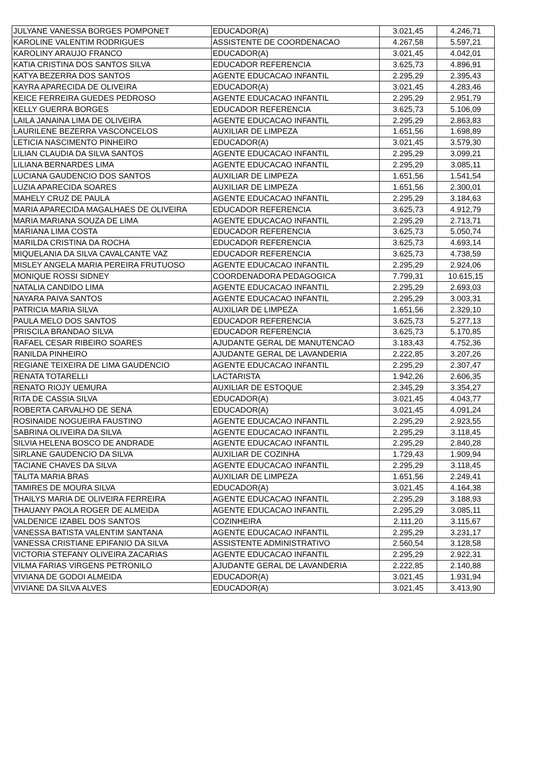| JULYANE VANESSA BORGES POMPONET | EDUCADOR(A) | 3.021,45 | 4.246,71 |
| KAROLINE VALENTIM RODRIGUES | ASSISTENTE DE COORDENACAO | 4.267,58 | 5.597,21 |
| KAROLINY ARAUJO FRANCO | EDUCADOR(A) | 3.021,45 | 4.042,01 |
| KATIA CRISTINA DOS SANTOS SILVA | EDUCADOR REFERENCIA | 3.625,73 | 4.896,91 |
| KATYA BEZERRA DOS SANTOS | AGENTE EDUCACAO INFANTIL | 2.295,29 | 2.395,43 |
| KAYRA APARECIDA DE OLIVEIRA | EDUCADOR(A) | 3.021,45 | 4.283,46 |
| KEICE FERREIRA GUEDES PEDROSO | AGENTE EDUCACAO INFANTIL | 2.295,29 | 2.951,79 |
| KELLY GUERRA BORGES | EDUCADOR REFERENCIA | 3.625,73 | 5.106,09 |
| LAILA JANAINA LIMA DE OLIVEIRA | AGENTE EDUCACAO INFANTIL | 2.295,29 | 2.863,83 |
| LAURILENE BEZERRA VASCONCELOS | AUXILIAR DE LIMPEZA | 1.651,56 | 1.698,89 |
| LETICIA NASCIMENTO PINHEIRO | EDUCADOR(A) | 3.021,45 | 3.579,30 |
| LILIAN CLAUDIA DA SILVA SANTOS | AGENTE EDUCACAO INFANTIL | 2.295,29 | 3.099,21 |
| LILIANA BERNARDES LIMA | AGENTE EDUCACAO INFANTIL | 2.295,29 | 3.085,11 |
| LUCIANA GAUDENCIO DOS SANTOS | AUXILIAR DE LIMPEZA | 1.651,56 | 1.541,54 |
| LUZIA APARECIDA SOARES | AUXILIAR DE LIMPEZA | 1.651,56 | 2.300,01 |
| MAHELY CRUZ DE PAULA | AGENTE EDUCACAO INFANTIL | 2.295,29 | 3.184,63 |
| MARIA APARECIDA MAGALHAES DE OLIVEIRA | EDUCADOR REFERENCIA | 3.625,73 | 4.912,79 |
| MARIA MARIANA SOUZA DE LIMA | AGENTE EDUCACAO INFANTIL | 2.295,29 | 2.713,71 |
| MARIANA LIMA COSTA | EDUCADOR REFERENCIA | 3.625,73 | 5.050,74 |
| MARILDA CRISTINA DA ROCHA | EDUCADOR REFERENCIA | 3.625,73 | 4.693,14 |
| MIQUELANIA DA SILVA CAVALCANTE VAZ | EDUCADOR REFERENCIA | 3.625,73 | 4.738,59 |
| MISLEY ANGELA MARIA PEREIRA FRUTUOSO | AGENTE EDUCACAO INFANTIL | 2.295,29 | 2.924,06 |
| MONIQUE ROSSI SIDNEY | COORDENADORA PEDAGOGICA | 7.799,31 | 10.615,15 |
| NATALIA CANDIDO LIMA | AGENTE EDUCACAO INFANTIL | 2.295,29 | 2.693,03 |
| NAYARA PAIVA SANTOS | AGENTE EDUCACAO INFANTIL | 2.295,29 | 3.003,31 |
| PATRICIA MARIA SILVA | AUXILIAR DE LIMPEZA | 1.651,56 | 2.329,10 |
| PAULA MELO DOS SANTOS | EDUCADOR REFERENCIA | 3.625,73 | 5.277,13 |
| PRISCILA BRANDAO SILVA | EDUCADOR REFERENCIA | 3.625,73 | 5.170,85 |
| RAFAEL CESAR RIBEIRO SOARES | AJUDANTE GERAL DE MANUTENCAO | 3.183,43 | 4.752,36 |
| RANILDA PINHEIRO | AJUDANTE GERAL DE LAVANDERIA | 2.222,85 | 3.207,26 |
| REGIANE TEIXEIRA DE LIMA GAUDENCIO | AGENTE EDUCACAO INFANTIL | 2.295,29 | 2.307,47 |
| RENATA TOTARELLI | LACTARISTA | 1.942,26 | 2.606,35 |
| RENATO RIOJY UEMURA | AUXILIAR DE ESTOQUE | 2.345,29 | 3.354,27 |
| RITA DE CASSIA SILVA | EDUCADOR(A) | 3.021,45 | 4.043,77 |
| ROBERTA CARVALHO DE SENA | EDUCADOR(A) | 3.021,45 | 4.091,24 |
| ROSINAIDE NOGUEIRA FAUSTINO | AGENTE EDUCACAO INFANTIL | 2.295,29 | 2.923,55 |
| SABRINA OLIVEIRA DA SILVA | AGENTE EDUCACAO INFANTIL | 2.295,29 | 3.118,45 |
| SILVIA HELENA BOSCO DE ANDRADE | AGENTE EDUCACAO INFANTIL | 2.295,29 | 2.840,28 |
| SIRLANE GAUDENCIO DA SILVA | AUXILIAR DE COZINHA | 1.729,43 | 1.909,94 |
| TACIANE CHAVES DA SILVA | AGENTE EDUCACAO INFANTIL | 2.295,29 | 3.118,45 |
| TALITA MARIA BRAS | AUXILIAR DE LIMPEZA | 1.651,56 | 2.249,41 |
| TAMIRES DE MOURA SILVA | EDUCADOR(A) | 3.021,45 | 4.164,38 |
| THAILYS MARIA DE OLIVEIRA FERREIRA | AGENTE EDUCACAO INFANTIL | 2.295,29 | 3.188,93 |
| THAUANY PAOLA ROGER DE ALMEIDA | AGENTE EDUCACAO INFANTIL | 2.295,29 | 3.085,11 |
| VALDENICE IZABEL DOS SANTOS | COZINHEIRA | 2.111,20 | 3.115,67 |
| VANESSA BATISTA VALENTIM SANTANA | AGENTE EDUCACAO INFANTIL | 2.295,29 | 3.231,17 |
| VANESSA CRISTIANE EPIFANIO DA SILVA | ASSISTENTE ADMINISTRATIVO | 2.560,54 | 3.128,58 |
| VICTORIA STEFANY OLIVEIRA ZACARIAS | AGENTE EDUCACAO INFANTIL | 2.295,29 | 2.922,31 |
| VILMA FARIAS VIRGENS PETRONILO | AJUDANTE GERAL DE LAVANDERIA | 2.222,85 | 2.140,88 |
| VIVIANA DE GODOI ALMEIDA | EDUCADOR(A) | 3.021,45 | 1.931,94 |
| VIVIANE DA SILVA ALVES | EDUCADOR(A) | 3.021,45 | 3.413,90 |